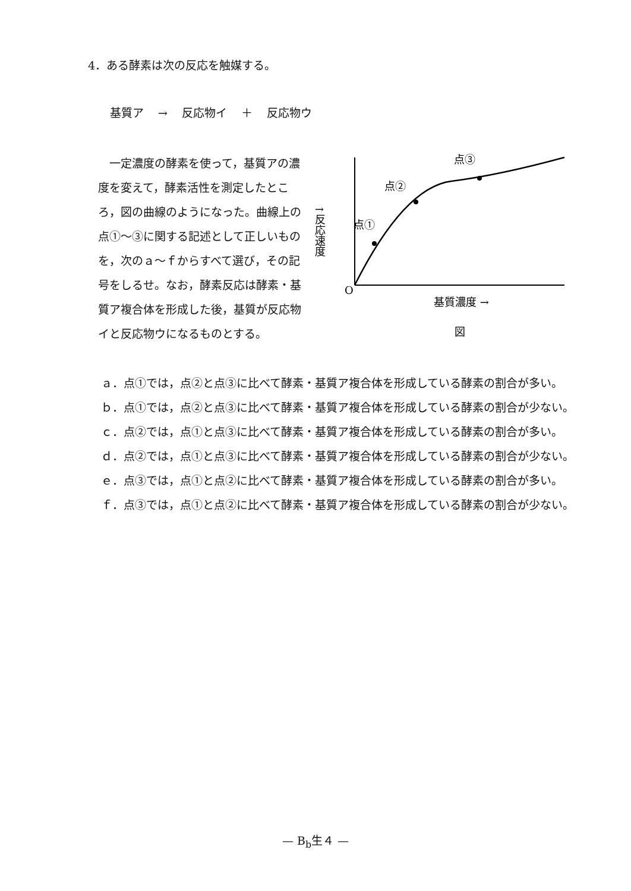4．ある酵素は次の反応を触媒する。
基質ア → 反応物イ ＋ 反応物ウ
　一定濃度の酵素を使って，基質アの濃度を変えて，酵素活性を測定したところ，図の曲線のようになった。曲線上の点①～③に関する記述として正しいものを，次のａ～ｆからすべて選び，その記号をしるせ。なお，酵素反応は酵素・基質ア複合体を形成した後，基質が反応物イと反応物ウになるものとする。
点①
点②
点③
↑反応速度
O
基質濃度 →
図
ａ．点①では，点②と点③に比べて酵素・基質ア複合体を形成している酵素の割合が多い。
ｂ．点①では，点②と点③に比べて酵素・基質ア複合体を形成している酵素の割合が少ない。
ｃ．点②では，点①と点③に比べて酵素・基質ア複合体を形成している酵素の割合が多い。
ｄ．点②では，点①と点③に比べて酵素・基質ア複合体を形成している酵素の割合が少ない。
ｅ．点③では，点①と点②に比べて酵素・基質ア複合体を形成している酵素の割合が多い。
ｆ．点③では，点①と点②に比べて酵素・基質ア複合体を形成している酵素の割合が少ない。
— B<sub>b</sub>生４ —